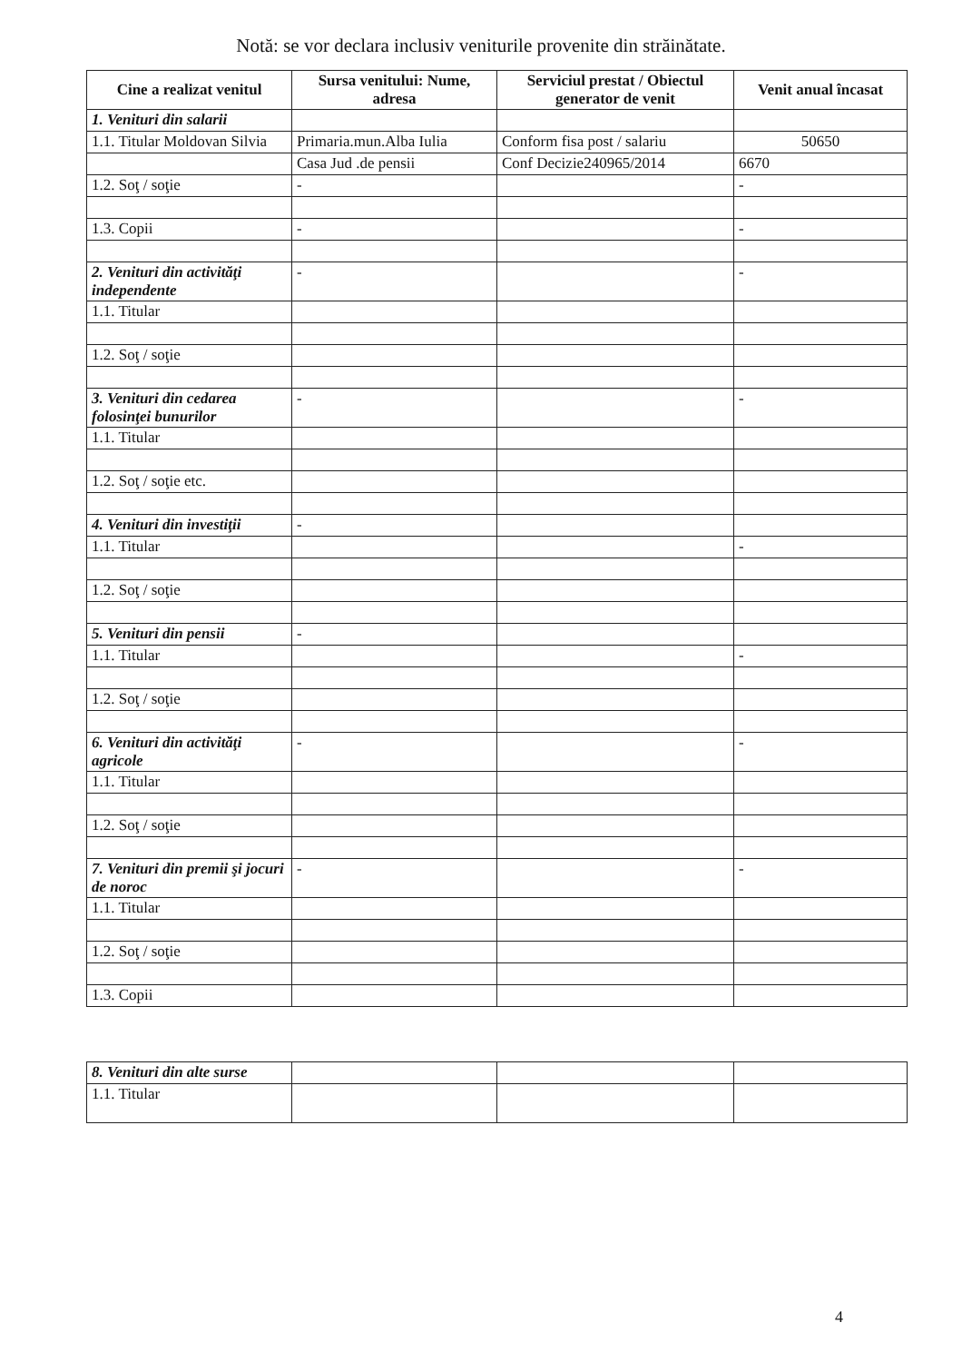Notă: se vor declara inclusiv veniturile provenite din străinătate.
| Cine a realizat venitul | Sursa venitului: Nume, adresa | Serviciul prestat / Obiectul generator de venit | Venit anual încasat |
| --- | --- | --- | --- |
| 1. Venituri din salarii | | | |
| 1.1. Titular Moldovan Silvia | Primaria.mun.Alba Iulia | Conform fisa post / salariu | 50650 |
| | Casa Jud .de pensii | Conf Decizie240965/2014 | 6670 |
| 1.2. Soţ / soţie | - | | - |
| 1.3. Copii | - | | - |
| 2. Venituri din activităţi independente | - | | - |
| 1.1. Titular | | | |
| 1.2. Soţ / soţie | | | |
| 3. Venituri din cedarea folosinţei bunurilor | - | | - |
| 1.1. Titular | | | |
| 1.2. Soţ / soţie etc. | | | |
| 4. Venituri din investiţii | - | | |
| 1.1. Titular | | | - |
| 1.2. Soţ / soţie | | | |
| 5. Venituri din pensii | - | | |
| 1.1. Titular | | | - |
| 1.2. Soţ / soţie | | | |
| 6. Venituri din activităţi agricole | - | | - |
| 1.1. Titular | | | |
| 1.2. Soţ / soţie | | | |
| 7. Venituri din premii şi jocuri de noroc | - | | - |
| 1.1. Titular | | | |
| 1.2. Soţ / soţie | | | |
| 1.3. Copii | | | |
| 8. Venituri din alte surse | | | |
| 1.1. Titular | | | |
4